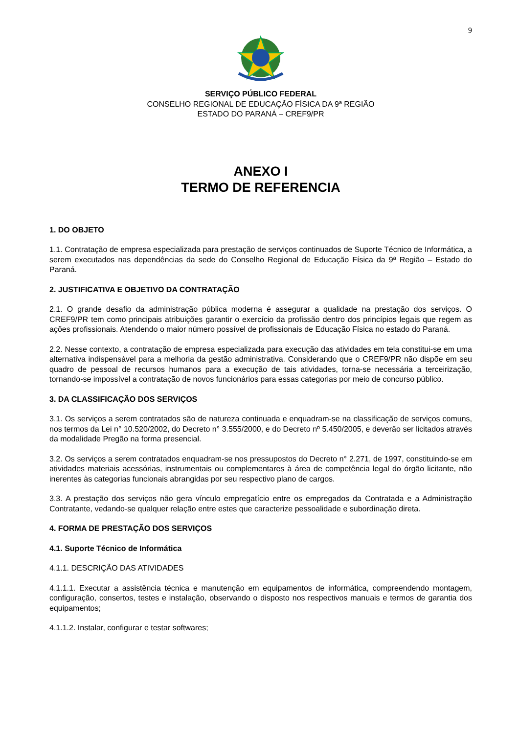9
SERVIÇO PÚBLICO FEDERAL
CONSELHO REGIONAL DE EDUCAÇÃO FÍSICA DA 9ª REGIÃO
ESTADO DO PARANÁ – CREF9/PR
ANEXO I
TERMO DE REFERENCIA
1. DO OBJETO
1.1. Contratação de empresa especializada para prestação de serviços continuados de Suporte Técnico de Informática, a serem executados nas dependências da sede do Conselho Regional de Educação Física da 9ª Região – Estado do Paraná.
2. JUSTIFICATIVA E OBJETIVO DA CONTRATAÇÃO
2.1. O grande desafio da administração pública moderna é assegurar a qualidade na prestação dos serviços. O CREF9/PR tem como principais atribuições garantir o exercício da profissão dentro dos princípios legais que regem as ações profissionais. Atendendo o maior número possível de profissionais de Educação Física no estado do Paraná.
2.2. Nesse contexto, a contratação de empresa especializada para execução das atividades em tela constitui-se em uma alternativa indispensável para a melhoria da gestão administrativa. Considerando que o CREF9/PR não dispõe em seu quadro de pessoal de recursos humanos para a execução de tais atividades, torna-se necessária a terceirização, tornando-se impossível a contratação de novos funcionários para essas categorias por meio de concurso público.
3. DA CLASSIFICAÇÃO DOS SERVIÇOS
3.1. Os serviços a serem contratados são de natureza continuada e enquadram-se na classificação de serviços comuns, nos termos da Lei n° 10.520/2002, do Decreto n° 3.555/2000, e do Decreto nº 5.450/2005, e deverão ser licitados através da modalidade Pregão na forma presencial.
3.2. Os serviços a serem contratados enquadram-se nos pressupostos do Decreto n° 2.271, de 1997, constituindo-se em atividades materiais acessórias, instrumentais ou complementares à área de competência legal do órgão licitante, não inerentes às categorias funcionais abrangidas por seu respectivo plano de cargos.
3.3. A prestação dos serviços não gera vínculo empregatício entre os empregados da Contratada e a Administração Contratante, vedando-se qualquer relação entre estes que caracterize pessoalidade e subordinação direta.
4. FORMA DE PRESTAÇÃO DOS SERVIÇOS
4.1. Suporte Técnico de Informática
4.1.1. DESCRIÇÃO DAS ATIVIDADES
4.1.1.1. Executar a assistência técnica e manutenção em equipamentos de informática, compreendendo montagem, configuração, consertos, testes e instalação, observando o disposto nos respectivos manuais e termos de garantia dos equipamentos;
4.1.1.2. Instalar, configurar e testar softwares;